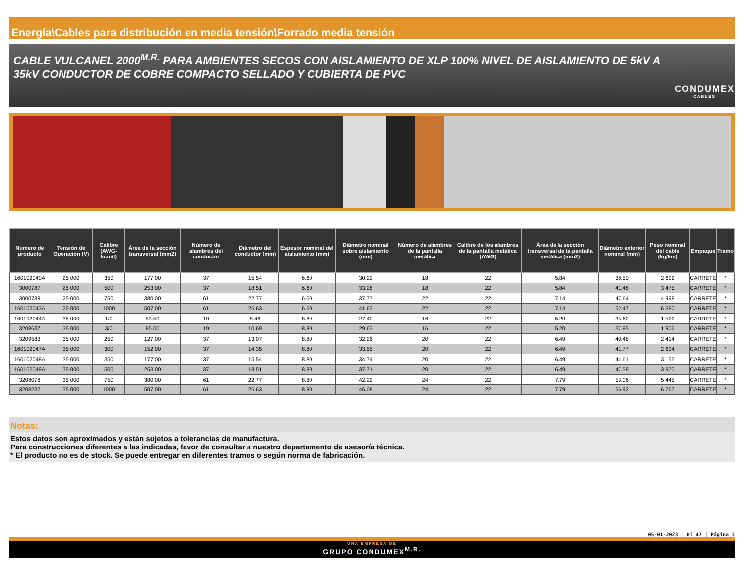Energía\Cables para distribución en media tensión\Forrado media tensión
CABLE VULCANEL 2000<sup>M.R.</sup> PARA AMBIENTES SECOS CON AISLAMIENTO DE XLP 100% NIVEL DE AISLAMIENTO DE 5kV A 35kV CONDUCTOR DE COBRE COMPACTO SELLADO Y CUBIERTA DE PVC
CONDUMEX
CABLES
| Número de producto | Tensión de Operación (V) | Calibre (AWG-kcmil) | Área de la sección transversal (mm2) | Número de alambres del conductor | Diámetro del conductor (mm) | Espesor nominal del aislamiento (mm) | Diámetro nominal sobre aislamiento (mm) | Número de alambres de la pantalla metálica | Calibre de los alambres de la pantalla metálica (AWG) | Área de la sección transversal de la pantalla metálica (mm2) | Diámetro exterior nominal (mm) | Peso nominal del cable (kg/km) | Empaque | Tramo |
| --- | --- | --- | --- | --- | --- | --- | --- | --- | --- | --- | --- | --- | --- | --- |
| 160102040A | 25 000 | 350 | 177.00 | 37 | 15.54 | 6.60 | 30.29 | 18 | 22 | 5.84 | 38.50 | 2 692 | CARRETE | * |
| 3000787 | 25 000 | 500 | 253.00 | 37 | 18.51 | 6.60 | 33.26 | 18 | 22 | 5.84 | 41.48 | 3 475 | CARRETE | * |
| 3000789 | 25 000 | 750 | 380.00 | 61 | 22.77 | 6.60 | 37.77 | 22 | 22 | 7.14 | 47.64 | 4 998 | CARRETE | * |
| 160102043A | 25 000 | 1000 | 507.00 | 61 | 26.63 | 6.60 | 41.63 | 22 | 22 | 7.14 | 52.47 | 6 380 | CARRETE | * |
| 160102044A | 35 000 | 1/0 | 53.50 | 19 | 8.46 | 8.80 | 27.40 | 16 | 22 | 5.20 | 35.62 | 1 522 | CARRETE | * |
| 3208637 | 35 000 | 3/0 | 85.00 | 19 | 10.69 | 8.80 | 29.63 | 16 | 22 | 5.20 | 37.85 | 1 906 | CARRETE | * |
| 3209583 | 35 000 | 250 | 127.00 | 37 | 13.07 | 8.80 | 32.26 | 20 | 22 | 6.49 | 40.48 | 2 414 | CARRETE | * |
| 160102047A | 35 000 | 300 | 152.00 | 37 | 14.35 | 8.80 | 33.55 | 20 | 22 | 6.49 | 41.77 | 2 694 | CARRETE | * |
| 160102048A | 35 000 | 350 | 177.00 | 37 | 15.54 | 8.80 | 34.74 | 20 | 22 | 6.49 | 44.61 | 3 155 | CARRETE | * |
| 160102049A | 35 000 | 500 | 253.00 | 37 | 18.51 | 8.80 | 37.71 | 20 | 22 | 6.49 | 47.58 | 3 970 | CARRETE | * |
| 3208078 | 35 000 | 750 | 380.00 | 61 | 22.77 | 8.80 | 42.22 | 24 | 22 | 7.79 | 53.06 | 5 445 | CARRETE | * |
| 3208237 | 35 000 | 1000 | 507.00 | 61 | 26.63 | 8.80 | 46.08 | 24 | 22 | 7.79 | 56.92 | 6 767 | CARRETE | * |
Notas:
Estos datos son aproximados y están sujetos a tolerancias de manufactura.
Para construcciones diferentes a las indicadas, favor de consultar a nuestro departamento de asesoría técnica.
* El producto no es de stock. Se puede entregar en diferentes tramos o según norma de fabricación.
05-01-2023 | HT 47 | Página 3
UNA EMPRESA DE
GRUPO CONDUMEX<sup>M.R.</sup>